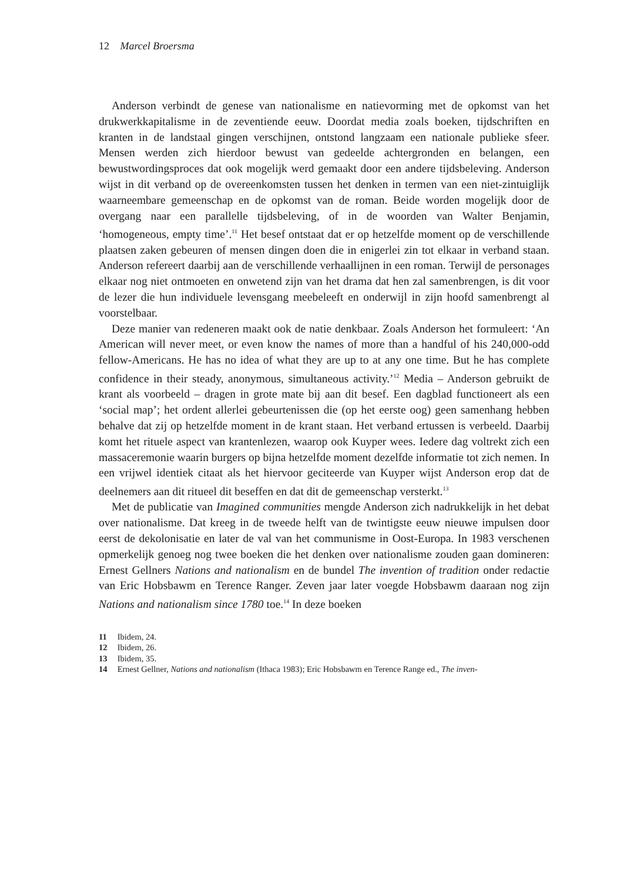12 Marcel Broersma
Anderson verbindt de genese van nationalisme en natievorming met de opkomst van het drukwerkkapitalisme in de zeventiende eeuw. Doordat media zoals boeken, tijdschriften en kranten in de landstaal gingen verschijnen, ontstond langzaam een nationale publieke sfeer. Mensen werden zich hierdoor bewust van gedeelde achtergronden en belangen, een bewustwordingsproces dat ook mogelijk werd gemaakt door een andere tijdsbeleving. Anderson wijst in dit verband op de overeenkomsten tussen het denken in termen van een niet-zintuiglijk waarneembare gemeenschap en de opkomst van de roman. Beide worden mogelijk door de overgang naar een parallelle tijdsbeleving, of in de woorden van Walter Benjamin, ‘homogeneous, empty time’.<sup>11</sup> Het besef ontstaat dat er op hetzelfde moment op de verschillende plaatsen zaken gebeuren of mensen dingen doen die in enigerlei zin tot elkaar in verband staan. Anderson refereert daarbij aan de verschillende verhaallijnen in een roman. Terwijl de personages elkaar nog niet ontmoeten en onwetend zijn van het drama dat hen zal samenbrengen, is dit voor de lezer die hun individuele levensgang meebeleeft en onderwijl in zijn hoofd samenbrengt al voorstelbaar.
Deze manier van redeneren maakt ook de natie denkbaar. Zoals Anderson het formuleert: ‘An American will never meet, or even know the names of more than a handful of his 240,000-odd fellow-Americans. He has no idea of what they are up to at any one time. But he has complete confidence in their steady, anonymous, simultaneous activity.’<sup>12</sup> Media – Anderson gebruikt de krant als voorbeeld – dragen in grote mate bij aan dit besef. Een dagblad functioneert als een ‘social map’; het ordent allerlei gebeurtenissen die (op het eerste oog) geen samenhang hebben behalve dat zij op hetzelfde moment in de krant staan. Het verband ertussen is verbeeld. Daarbij komt het rituele aspect van krantenlezen, waarop ook Kuyper wees. Iedere dag voltrekt zich een massaceremonie waarin burgers op bijna hetzelfde moment dezelfde informatie tot zich nemen. In een vrijwel identiek citaat als het hiervoor geciteerde van Kuyper wijst Anderson erop dat de deelnemers aan dit ritueel dit beseffen en dat dit de gemeenschap versterkt.<sup>13</sup>
Met de publicatie van Imagined communities mengde Anderson zich nadrukkelijk in het debat over nationalisme. Dat kreeg in de tweede helft van de twintigste eeuw nieuwe impulsen door eerst de dekolonisatie en later de val van het communisme in Oost-Europa. In 1983 verschenen opmerkelijk genoeg nog twee boeken die het denken over nationalisme zouden gaan domineren: Ernest Gellners Nations and nationalism en de bundel The invention of tradition onder redactie van Eric Hobsbawm en Terence Ranger. Zeven jaar later voegde Hobsbawm daaraan nog zijn Nations and nationalism since 1780 toe.<sup>14</sup> In deze boeken
11 Ibidem, 24.
12 Ibidem, 26.
13 Ibidem, 35.
14 Ernest Gellner, Nations and nationalism (Ithaca 1983); Eric Hobsbawm en Terence Range ed., The inven-